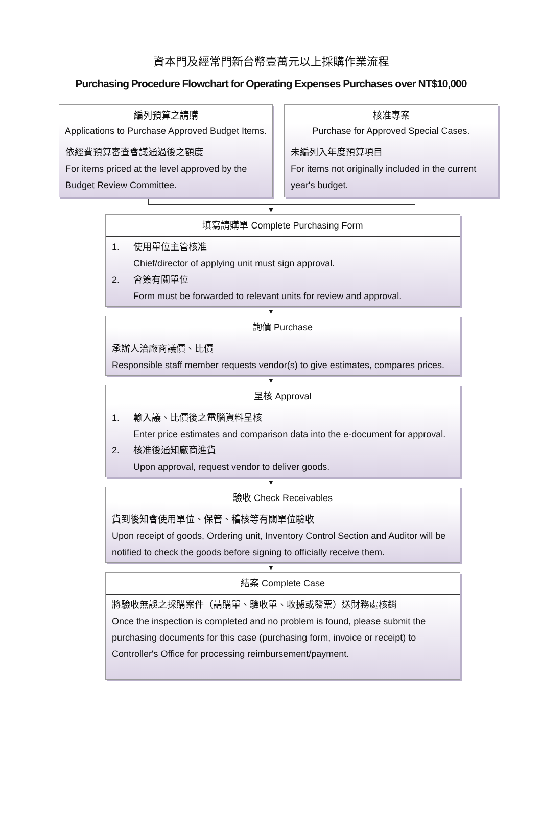資本門及經常門新台幣壹萬元以上採購作業流程
Purchasing Procedure Flowchart for Operating Expenses Purchases over NT$10,000
編列預算之請購
Applications to Purchase Approved Budget Items.
依經費預算審查會議通過後之額度
For items priced at the level approved by the Budget Review Committee.
核准專案
Purchase for Approved Special Cases.
未編列入年度預算項目
For items not originally included in the current year's budget.
▼
填寫請購單 Complete Purchasing Form
1. 使用單位主管核准
Chief/director of applying unit must sign approval.
2. 會簽有關單位
Form must be forwarded to relevant units for review and approval.
▼
詢價 Purchase
承辦人洽廠商議價、比價
Responsible staff member requests vendor(s) to give estimates, compares prices.
▼
呈核 Approval
1. 輸入議、比價後之電腦資料呈核
Enter price estimates and comparison data into the e-document for approval.
2. 核准後通知廠商進貨
Upon approval, request vendor to deliver goods.
▼
驗收 Check Receivables
貨到後知會使用單位、保管、稽核等有關單位驗收
Upon receipt of goods, Ordering unit, Inventory Control Section and Auditor will be notified to check the goods before signing to officially receive them.
▼
結案 Complete Case
將驗收無誤之採購案件（請購單、驗收單、收據或發票）送財務處核銷
Once the inspection is completed and no problem is found, please submit the purchasing documents for this case (purchasing form, invoice or receipt) to Controller's Office for processing reimbursement/payment.